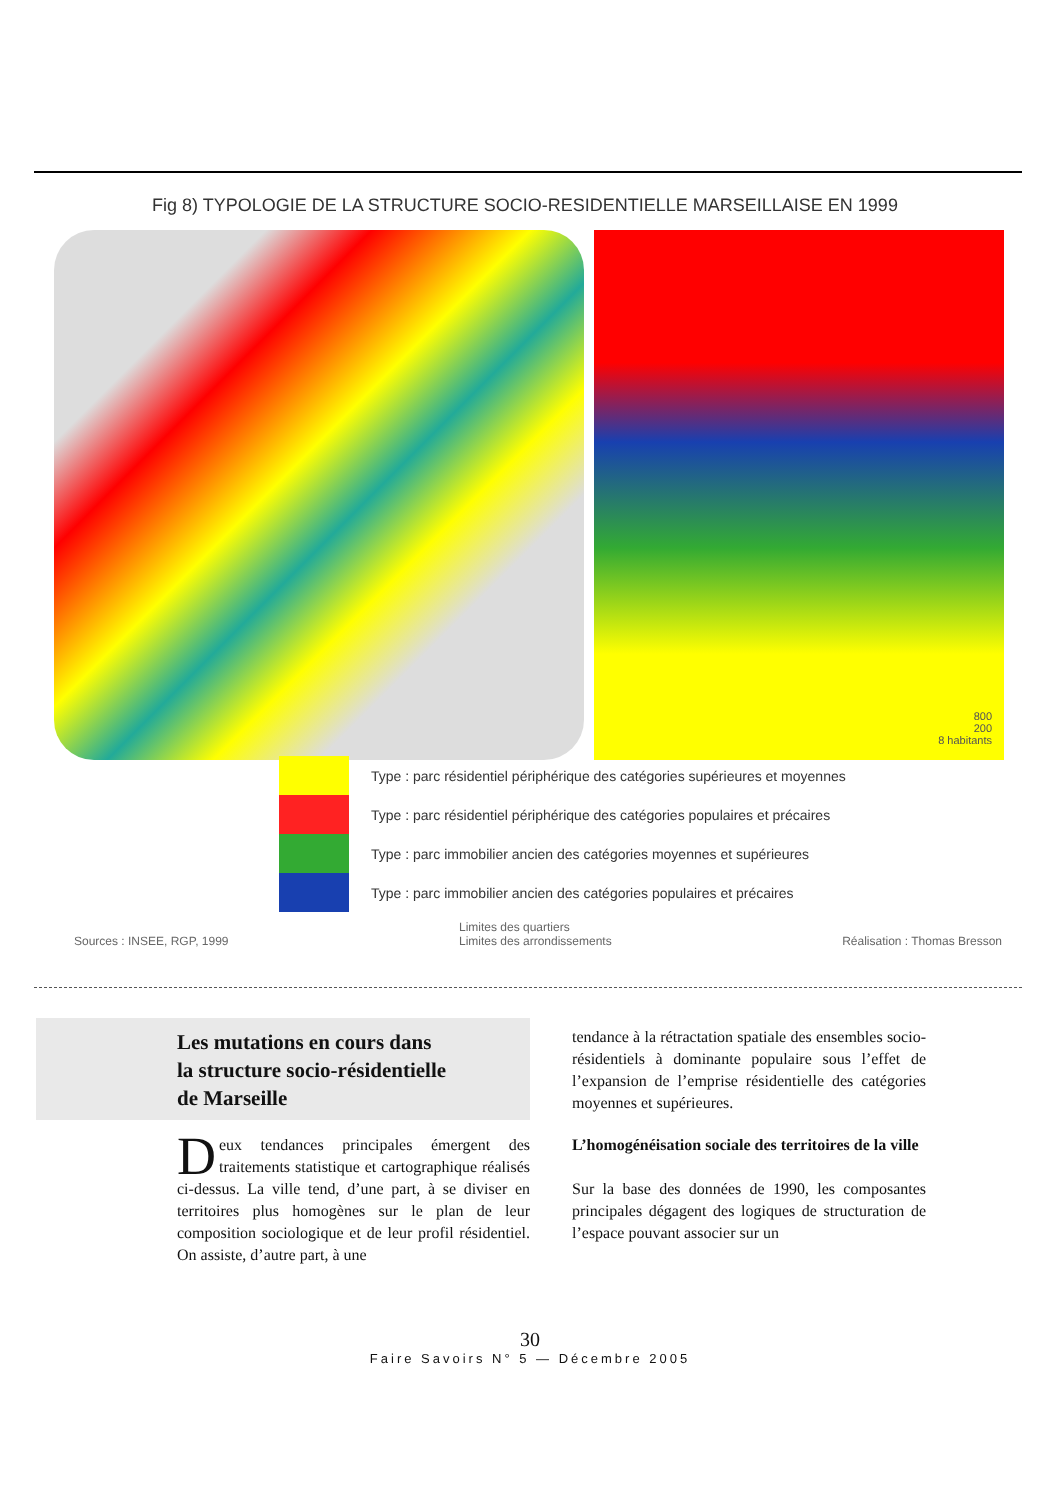Fig 8) TYPOLOGIE DE LA STRUCTURE SOCIO-RESIDENTIELLE MARSEILLAISE EN 1999
800
200
8 habitants
Type : parc résidentiel périphérique des catégories supérieures et moyennes
Type : parc résidentiel périphérique des catégories populaires et précaires
Type : parc immobilier ancien des catégories moyennes et supérieures
Type : parc immobilier ancien des catégories populaires et précaires
Sources : INSEE, RGP, 1999 Limites des quartiers
Limites des arrondissements
Réalisation : Thomas Bresson
Les mutations en cours dans
la structure socio-résidentielle
de Marseille
Deux tendances principales émergent des traitements statistique et cartographique réalisés ci-dessus. La ville tend, d’une part, à se diviser en territoires plus homogènes sur le plan de leur composition sociologique et de leur profil résidentiel. On assiste, d’autre part, à une
tendance à la rétractation spatiale des ensembles socio-résidentiels à dominante populaire sous l’effet de l’expansion de l’emprise résidentielle des catégories moyennes et supérieures.
L’homogénéisation sociale des territoires de la ville
Sur la base des données de 1990, les composantes principales dégagent des logiques de structuration de l’espace pouvant associer sur un
30
Faire Savoirs N° 5 — Décembre 2005